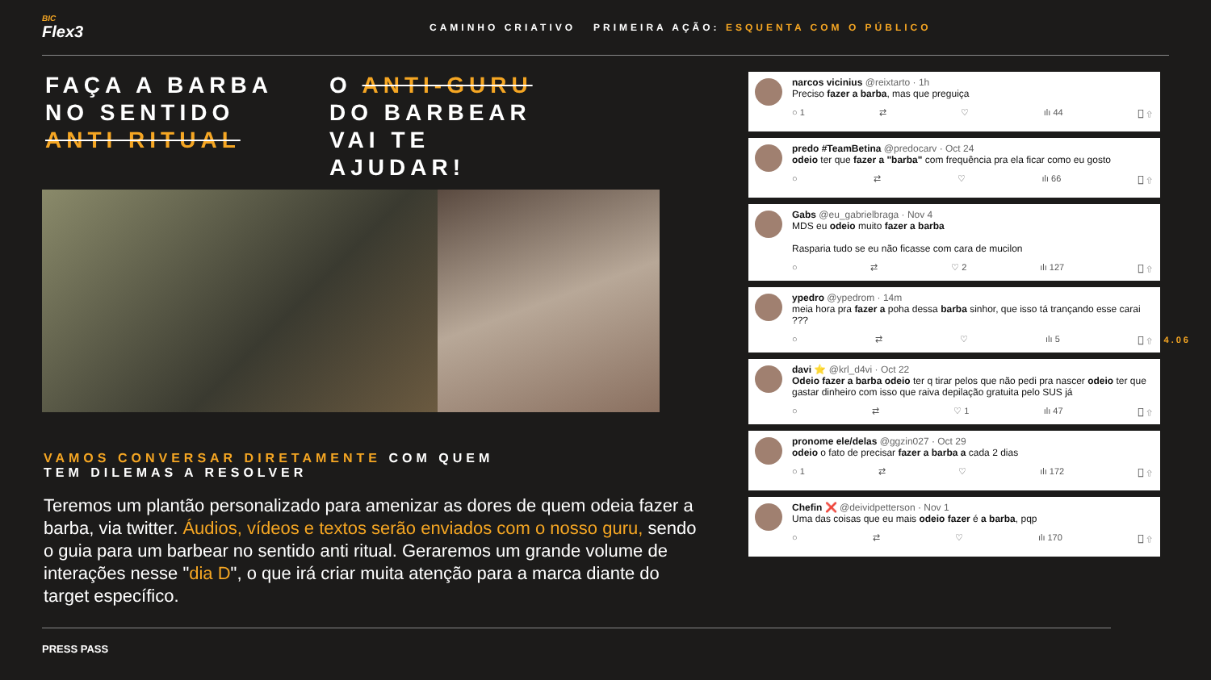BIC
Flex3
CAMINHO CRIATIVO PRIMEIRA AÇÃO: ESQUENTA COM O PÚBLICO
FAÇA A BARBA
NO SENTIDO
ANTI RITUAL
O ANTI-GURU
DO BARBEAR
VAI TE
AJUDAR!
VAMOS CONVERSAR DIRETAMENTE COM QUEM
TEM DILEMAS A RESOLVER
Teremos um plantão personalizado para amenizar as dores de quem odeia fazer a barba, via twitter. Áudios, vídeos e textos serão enviados com o nosso guru, sendo o guia para um barbear no sentido anti ritual. Geraremos um grande volume de interações nesse "dia D", o que irá criar muita atenção para a marca diante do target específico.
narcos vicinius @reixtarto · 1h
Preciso fazer a barba, mas que preguiça
○ 1 ⇄ ♡ ılı 44 ⎕ ⇧
predo #TeamBetina @predocarv · Oct 24
odeio ter que fazer a "barba" com frequência pra ela ficar como eu gosto
○ ⇄ ♡ ılı 66 ⎕ ⇧
Gabs @eu_gabrielbraga · Nov 4
MDS eu odeio muito fazer a barba
Rasparia tudo se eu não ficasse com cara de mucilon
○ ⇄ ♡ 2 ılı 127 ⎕ ⇧
ypedro @ypedrom · 14m
meia hora pra fazer a poha dessa barba sinhor, que isso tá trançando esse carai ???
○ ⇄ ♡ ılı 5 ⎕ ⇧
davi ⭐ @krl_d4vi · Oct 22
Odeio fazer a barba odeio ter q tirar pelos que não pedi pra nascer odeio ter que gastar dinheiro com isso que raiva depilação gratuita pelo SUS já
○ ⇄ ♡ 1 ılı 47 ⎕ ⇧
pronome ele/delas @ggzin027 · Oct 29
odeio o fato de precisar fazer a barba a cada 2 dias
○ 1 ⇄ ♡ ılı 172 ⎕ ⇧
Chefin ❌ @deividpetterson · Nov 1
Uma das coisas que eu mais odeio fazer é a barba, pqp
○ ⇄ ♡ ılı 170 ⎕ ⇧
4.06
PRESS PASS